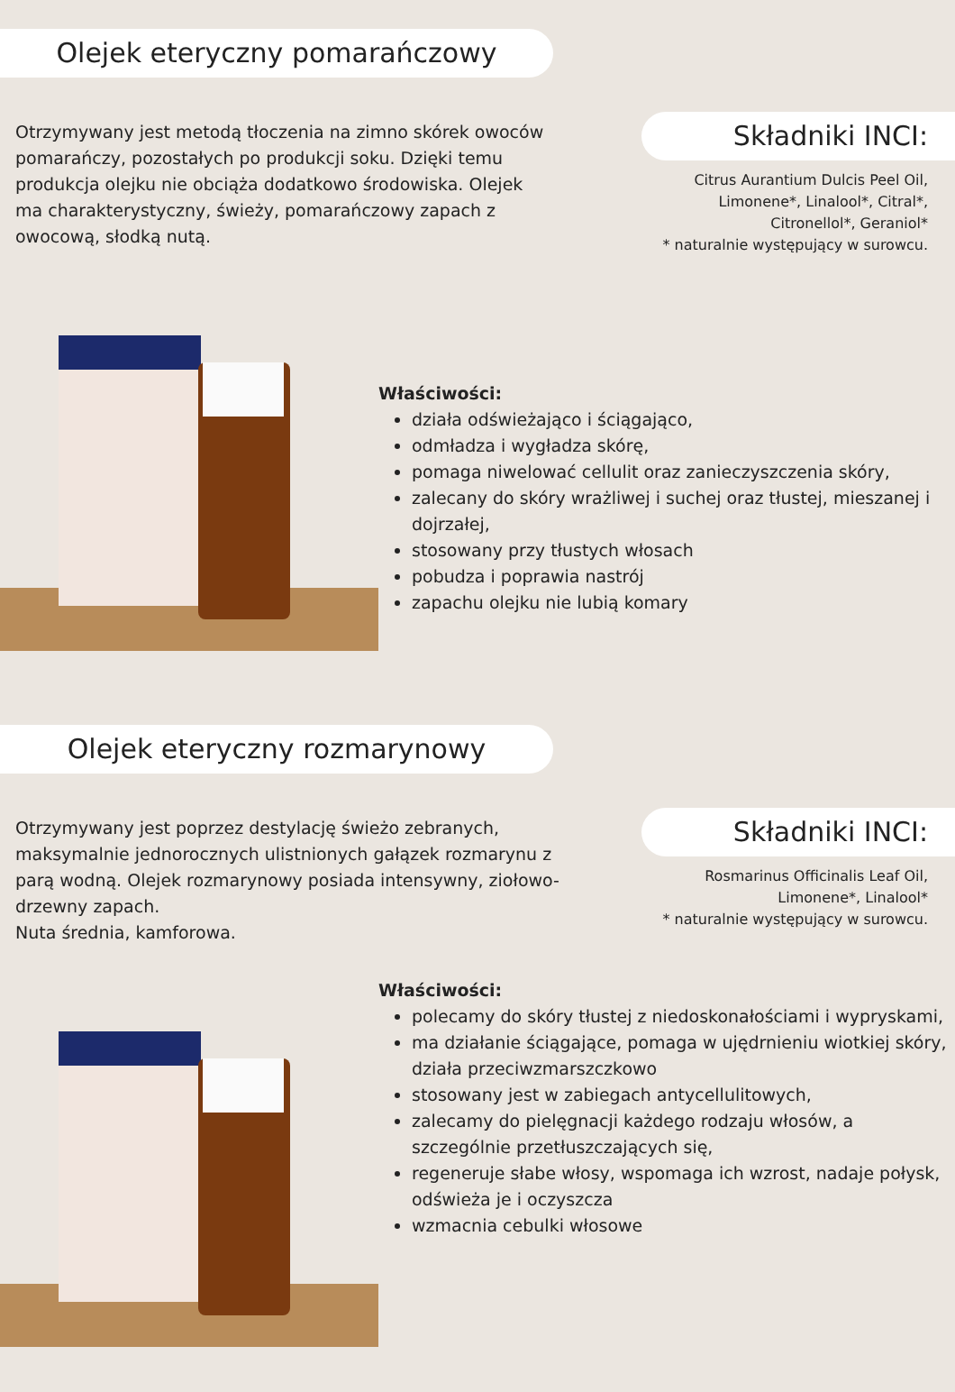Olejek eteryczny pomarańczowy
Otrzymywany jest metodą tłoczenia na zimno skórek owoców pomarańczy, pozostałych po produkcji soku. Dzięki temu produkcja olejku nie obciąża dodatkowo środowiska. Olejek ma charakterystyczny, świeży, pomarańczowy zapach z owocową, słodką nutą.
Składniki INCI:
Citrus Aurantium Dulcis Peel Oil,
Limonene*, Linalool*, Citral*,
Citronellol*, Geraniol*
* naturalnie występujący w surowcu.
Właściwości:
działa odświeżająco i ściągająco,
odmładza i wygładza skórę,
pomaga niwelować cellulit oraz zanieczyszczenia skóry,
zalecany do skóry wrażliwej i suchej oraz tłustej, mieszanej i dojrzałej,
stosowany przy tłustych włosach
pobudza i poprawia nastrój
zapachu olejku nie lubią komary
Olejek eteryczny rozmarynowy
Otrzymywany jest poprzez destylację świeżo zebranych, maksymalnie jednorocznych ulistnionych gałązek rozmarynu z parą wodną. Olejek rozmarynowy posiada intensywny, ziołowo-drzewny zapach.
Nuta średnia, kamforowa.
Składniki INCI:
Rosmarinus Officinalis Leaf Oil,
Limonene*, Linalool*
* naturalnie występujący w surowcu.
Właściwości:
polecamy do skóry tłustej z niedoskonałościami i wypryskami,
ma działanie ściągające, pomaga w ujędrnieniu wiotkiej skóry, działa przeciwzmarszczkowo
stosowany jest w zabiegach antycellulitowych,
zalecamy do pielęgnacji każdego rodzaju włosów, a szczególnie przetłuszczających się,
regeneruje słabe włosy, wspomaga ich wzrost, nadaje połysk, odświeża je i oczyszcza
wzmacnia cebulki włosowe